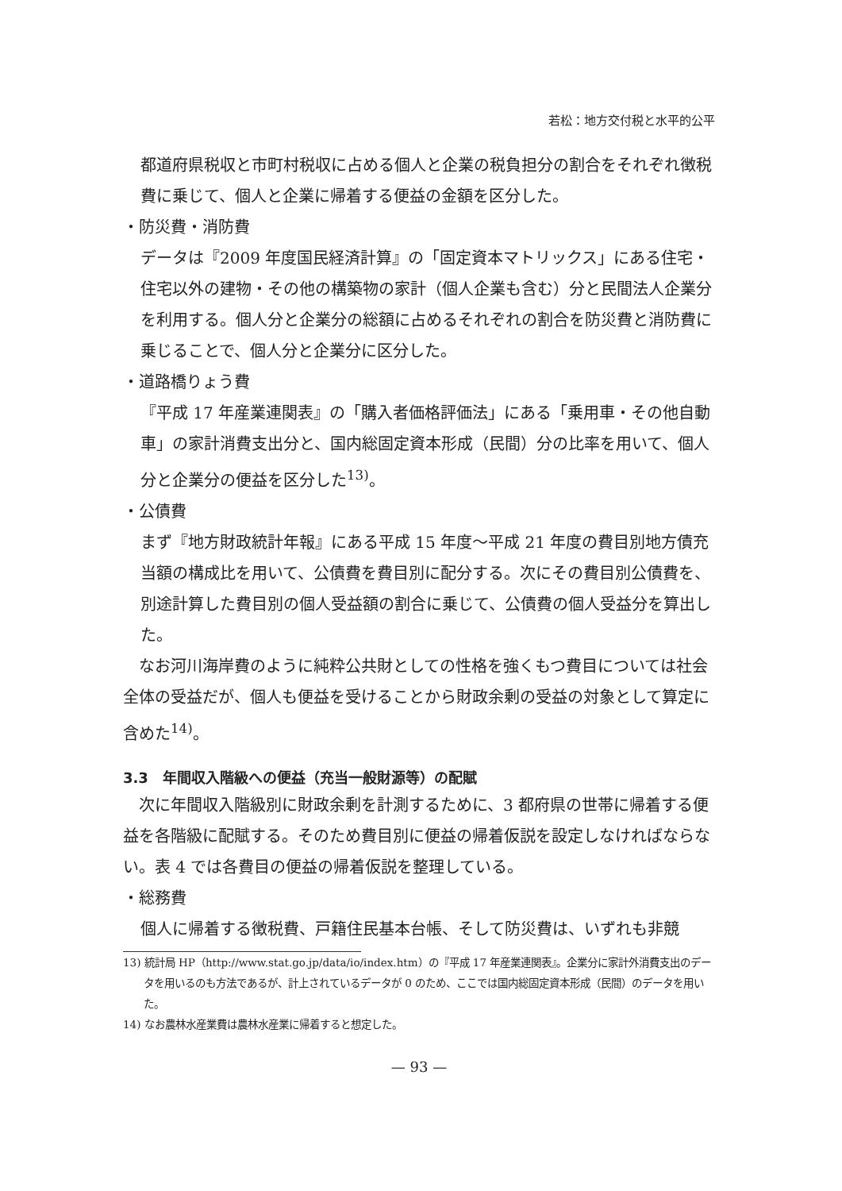若松：地方交付税と水平的公平
都道府県税収と市町村税収に占める個人と企業の税負担分の割合をそれぞれ徴税費に乗じて、個人と企業に帰着する便益の金額を区分した。
・防災費・消防費
データは『2009 年度国民経済計算』の「固定資本マトリックス」にある住宅・住宅以外の建物・その他の構築物の家計（個人企業も含む）分と民間法人企業分を利用する。個人分と企業分の総額に占めるそれぞれの割合を防災費と消防費に乗じることで、個人分と企業分に区分した。
・道路橋りょう費
『平成 17 年産業連関表』の「購入者価格評価法」にある「乗用車・その他自動車」の家計消費支出分と、国内総固定資本形成（民間）分の比率を用いて、個人分と企業分の便益を区分した<sup>13)</sup>。
・公債費
まず『地方財政統計年報』にある平成 15 年度～平成 21 年度の費目別地方債充当額の構成比を用いて、公債費を費目別に配分する。次にその費目別公債費を、別途計算した費目別の個人受益額の割合に乗じて、公債費の個人受益分を算出した。
　なお河川海岸費のように純粋公共財としての性格を強くもつ費目については社会全体の受益だが、個人も便益を受けることから財政余剰の受益の対象として算定に含めた<sup>14)</sup>。
3.3　年間収入階級への便益（充当一般財源等）の配賦
　次に年間収入階級別に財政余剰を計測するために、3 都府県の世帯に帰着する便益を各階級に配賦する。そのため費目別に便益の帰着仮説を設定しなければならない。表 4 では各費目の便益の帰着仮説を整理している。
・総務費
個人に帰着する徴税費、戸籍住民基本台帳、そして防災費は、いずれも非競
13) 統計局 HP（http://www.stat.go.jp/data/io/index.htm）の『平成 17 年産業連関表』。企業分に家計外消費支出のデータを用いるのも方法であるが、計上されているデータが 0 のため、ここでは国内総固定資本形成（民間）のデータを用いた。
14) なお農林水産業費は農林水産業に帰着すると想定した。
— 93 —